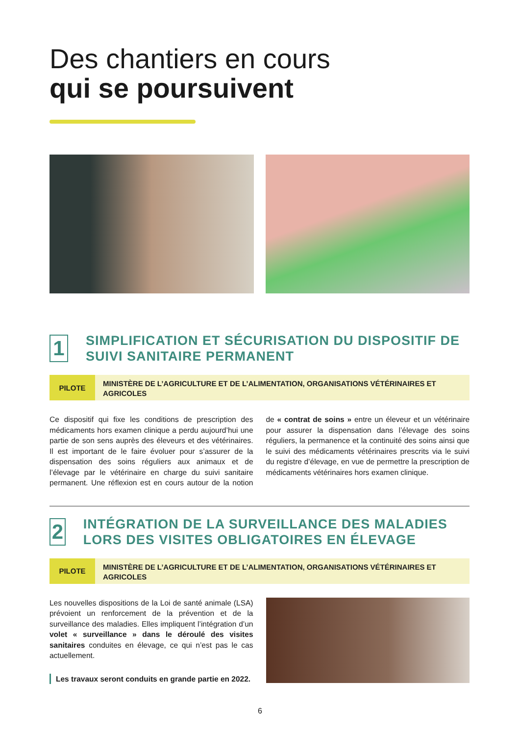Des chantiers en cours
qui se poursuivent
1
SIMPLIFICATION ET SÉCURISATION DU DISPOSITIF DE SUIVI SANITAIRE PERMANENT
PILOTE
MINISTÈRE DE L’AGRICULTURE ET DE L’ALIMENTATION, ORGANISATIONS VÉTÉRINAIRES ET AGRICOLES
Ce dispositif qui fixe les conditions de prescription des médicaments hors examen clinique a perdu aujourd’hui une partie de son sens auprès des éleveurs et des vétérinaires. Il est important de le faire évoluer pour s’assurer de la dispensation des soins réguliers aux animaux et de l’élevage par le vétérinaire en charge du suivi sanitaire permanent. Une réflexion est en cours autour de la notion de « contrat de soins » entre un éleveur et un vétérinaire pour assurer la dispensation dans l’élevage des soins réguliers, la permanence et la continuité des soins ainsi que le suivi des médicaments vétérinaires prescrits via le suivi du registre d’élevage, en vue de permettre la prescription de médicaments vétérinaires hors examen clinique.
2
INTÉGRATION DE LA SURVEILLANCE DES MALADIES LORS DES VISITES OBLIGATOIRES EN ÉLEVAGE
PILOTE
MINISTÈRE DE L’AGRICULTURE ET DE L’ALIMENTATION, ORGANISATIONS VÉTÉRINAIRES ET AGRICOLES
Les nouvelles dispositions de la Loi de santé animale (LSA) prévoient un renforcement de la prévention et de la surveillance des maladies. Elles impliquent l’intégration d’un volet « surveillance » dans le déroulé des visites sanitaires conduites en élevage, ce qui n’est pas le cas actuellement.
Les travaux seront conduits en grande partie en 2022.
6